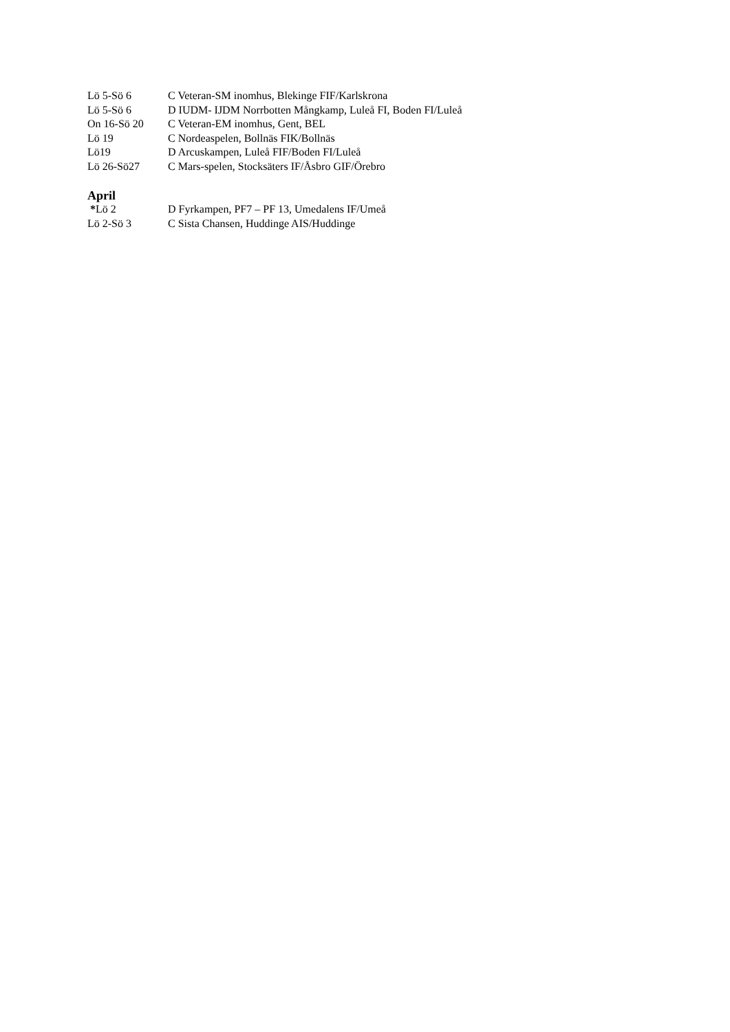Lö 5-Sö 6 C Veteran-SM inomhus, Blekinge FIF/Karlskrona
Lö 5-Sö 6 D IUDM- IJDM Norrbotten Mångkamp, Luleå FI, Boden FI/Luleå
On 16-Sö 20 C Veteran-EM inomhus, Gent, BEL
Lö 19 C Nordeaspelen, Bollnäs FIK/Bollnäs
Lö19 D Arcuskampen, Luleå FIF/Boden FI/Luleå
Lö 26-Sö27 C Mars-spelen, Stocksäters IF/Åsbro GIF/Örebro
April
*Lö 2 D Fyrkampen, PF7 – PF 13, Umedalens IF/Umeå
Lö 2-Sö 3 C Sista Chansen, Huddinge AIS/Huddinge